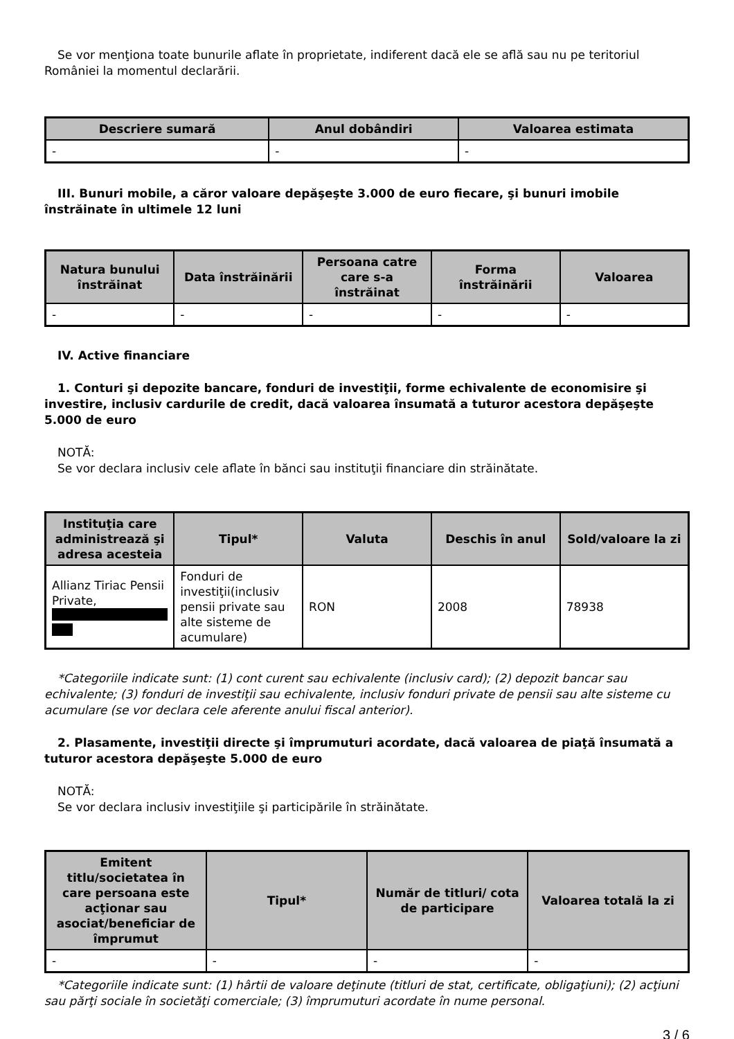Se vor menţiona toate bunurile aflate în proprietate, indiferent dacă ele se află sau nu pe teritoriul României la momentul declarării.
| Descriere sumară | Anul dobândiri | Valoarea estimata |
| --- | --- | --- |
| - | - | - |
III. Bunuri mobile, a căror valoare depăşeşte 3.000 de euro fiecare, şi bunuri imobile înstrăinate în ultimele 12 luni
| Natura bunului înstrăinat | Data înstrăinării | Persoana catre care s-a înstrăinat | Forma înstrăinării | Valoarea |
| --- | --- | --- | --- | --- |
| - | - | - | - | - |
IV. Active financiare
1. Conturi şi depozite bancare, fonduri de investiţii, forme echivalente de economisire şi investire, inclusiv cardurile de credit, dacă valoarea însumată a tuturor acestora depăşeşte 5.000 de euro
NOTĂ:
Se vor declara inclusiv cele aflate în bănci sau instituţii financiare din străinătate.
| Instituţia care administrează şi adresa acesteia | Tipul* | Valuta | Deschis în anul | Sold/valoare la zi |
| --- | --- | --- | --- | --- |
| Allianz Tiriac Pensii Private, | Fonduri de investiţii(inclusiv pensii private sau alte sisteme de acumulare) | RON | 2008 | 78938 |
*Categoriile indicate sunt: (1) cont curent sau echivalente (inclusiv card); (2) depozit bancar sau echivalente; (3) fonduri de investiţii sau echivalente, inclusiv fonduri private de pensii sau alte sisteme cu acumulare (se vor declara cele aferente anului fiscal anterior).
2. Plasamente, investiţii directe şi împrumuturi acordate, dacă valoarea de piaţă însumată a tuturor acestora depăşeşte 5.000 de euro
NOTĂ:
Se vor declara inclusiv investiţiile şi participările în străinătate.
| Emitent titlu/societatea în care persoana este acţionar sau asociat/beneficiar de împrumut | Tipul* | Număr de titluri/ cota de participare | Valoarea totală la zi |
| --- | --- | --- | --- |
| - | - | - | - |
*Categoriile indicate sunt: (1) hârtii de valoare deţinute (titluri de stat, certificate, obligaţiuni); (2) acţiuni sau părţi sociale în societăţi comerciale; (3) împrumuturi acordate în nume personal.
3 / 6